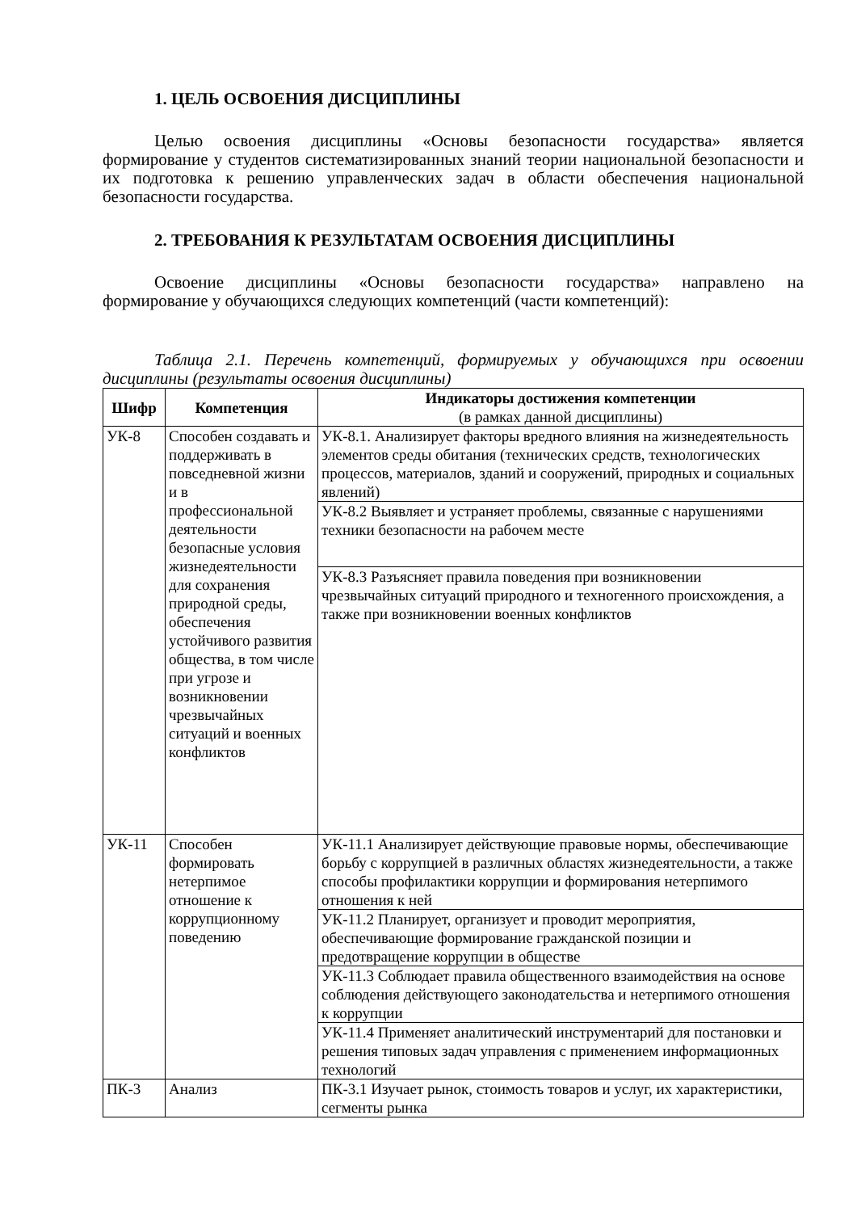1. ЦЕЛЬ ОСВОЕНИЯ ДИСЦИПЛИНЫ
Целью освоения дисциплины «Основы безопасности государства» является формирование у студентов систематизированных знаний теории национальной безопасности и их подготовка к решению управленческих задач в области обеспечения национальной безопасности государства.
2. ТРЕБОВАНИЯ К РЕЗУЛЬТАТАМ ОСВОЕНИЯ ДИСЦИПЛИНЫ
Освоение дисциплины «Основы безопасности государства» направлено на формирование у обучающихся следующих компетенций (части компетенций):
Таблица 2.1. Перечень компетенций, формируемых у обучающихся при освоении дисциплины (результаты освоения дисциплины)
| Шифр | Компетенция | Индикаторы достижения компетенции (в рамках данной дисциплины) |
| --- | --- | --- |
| УК-8 | Способен создавать и поддерживать в повседневной жизни и в профессиональной деятельности безопасные условия жизнедеятельности для сохранения природной среды, обеспечения устойчивого развития общества, в том числе при угрозе и возникновении чрезвычайных ситуаций и военных конфликтов | УК-8.1. Анализирует факторы вредного влияния на жизнедеятельность элементов среды обитания (технических средств, технологических процессов, материалов, зданий и сооружений, природных и социальных явлений) |
| | | УК-8.2 Выявляет и устраняет проблемы, связанные с нарушениями техники безопасности на рабочем месте |
| | | УК-8.3 Разъясняет правила поведения при возникновении чрезвычайных ситуаций природного и техногенного происхождения, а также при возникновении военных конфликтов |
| УК-11 | Способен формировать нетерпимое отношение к коррупционному поведению | УК-11.1 Анализирует действующие правовые нормы, обеспечивающие борьбу с коррупцией в различных областях жизнедеятельности, а также способы профилактики коррупции и формирования нетерпимого отношения к ней |
| | | УК-11.2 Планирует, организует и проводит мероприятия, обеспечивающие формирование гражданской позиции и предотвращение коррупции в обществе |
| | | УК-11.3 Соблюдает правила общественного взаимодействия на основе соблюдения действующего законодательства и нетерпимого отношения к коррупции |
| | | УК-11.4 Применяет аналитический инструментарий для постановки и решения типовых задач управления с применением информационных технологий |
| ПК-3 | Анализ | ПК-3.1 Изучает рынок, стоимость товаров и услуг, их характеристики, сегменты рынка |